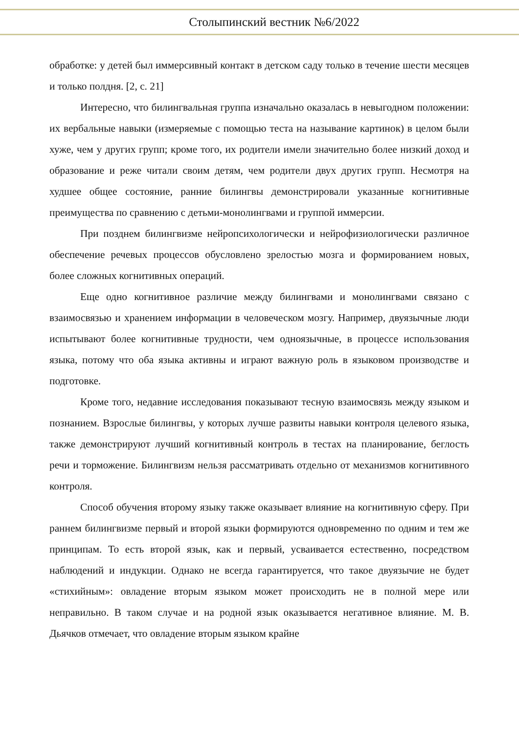Столыпинский вестник №6/2022
обработке: у детей был иммерсивный контакт в детском саду только в течение шести месяцев и только полдня. [2, с. 21]
Интересно, что билингвальная группа изначально оказалась в невыгодном положении: их вербальные навыки (измеряемые с помощью теста на называние картинок) в целом были хуже, чем у других групп; кроме того, их родители имели значительно более низкий доход и образование и реже читали своим детям, чем родители двух других групп. Несмотря на худшее общее состояние, ранние билингвы демонстрировали указанные когнитивные преимущества по сравнению с детьми-монолингвами и группой иммерсии.
При позднем билингвизме нейропсихологически и нейрофизиологически различное обеспечение речевых процессов обусловлено зрелостью мозга и формированием новых, более сложных когнитивных операций.
Еще одно когнитивное различие между билингвами и монолингвами связано с взаимосвязью и хранением информации в человеческом мозгу. Например, двуязычные люди испытывают более когнитивные трудности, чем одноязычные, в процессе использования языка, потому что оба языка активны и играют важную роль в языковом производстве и подготовке.
Кроме того, недавние исследования показывают тесную взаимосвязь между языком и познанием. Взрослые билингвы, у которых лучше развиты навыки контроля целевого языка, также демонстрируют лучший когнитивный контроль в тестах на планирование, беглость речи и торможение. Билингвизм нельзя рассматривать отдельно от механизмов когнитивного контроля.
Способ обучения второму языку также оказывает влияние на когнитивную сферу. При раннем билингвизме первый и второй языки формируются одновременно по одним и тем же принципам. То есть второй язык, как и первый, усваивается естественно, посредством наблюдений и индукции. Однако не всегда гарантируется, что такое двуязычие не будет «стихийным»: овладение вторым языком может происходить не в полной мере или неправильно. В таком случае и на родной язык оказывается негативное влияние. М. В. Дьячков отмечает, что овладение вторым языком крайне